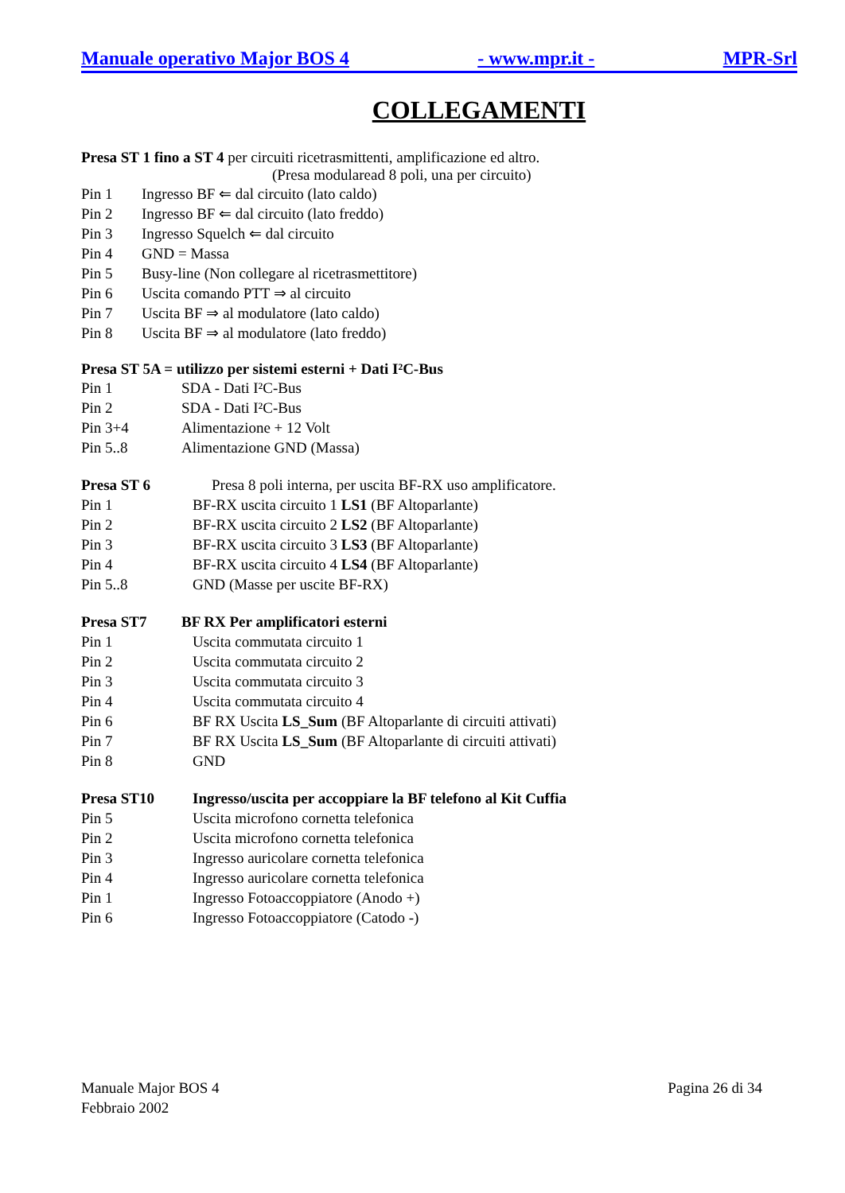Manuale operativo Major BOS 4 - www.mpr.it - MPR-Srl
COLLEGAMENTI
Presa ST 1 fino a ST 4 per circuiti ricetrasmittenti, amplificazione ed altro.
(Presa modularead 8 poli, una per circuito)
Pin 1 Ingresso BF ⇐ dal circuito (lato caldo)
Pin 2 Ingresso BF ⇐ dal circuito (lato freddo)
Pin 3 Ingresso Squelch ⇐ dal circuito
Pin 4 GND = Massa
Pin 5 Busy-line (Non collegare al ricetrasmettitore)
Pin 6 Uscita comando PTT ⇒ al circuito
Pin 7 Uscita BF ⇒ al modulatore (lato caldo)
Pin 8 Uscita BF ⇒ al modulatore (lato freddo)
Presa ST 5A = utilizzo per sistemi esterni + Dati I²C-Bus
Pin 1 SDA - Dati I²C-Bus
Pin 2 SDA - Dati I²C-Bus
Pin 3+4 Alimentazione + 12 Volt
Pin 5..8 Alimentazione GND (Massa)
Presa ST 6 Presa 8 poli interna, per uscita BF-RX uso amplificatore.
Pin 1 BF-RX uscita circuito 1 LS1 (BF Altoparlante)
Pin 2 BF-RX uscita circuito 2 LS2 (BF Altoparlante)
Pin 3 BF-RX uscita circuito 3 LS3 (BF Altoparlante)
Pin 4 BF-RX uscita circuito 4 LS4 (BF Altoparlante)
Pin 5..8 GND (Masse per uscite BF-RX)
Presa ST7 BF RX Per amplificatori esterni
Pin 1 Uscita commutata circuito 1
Pin 2 Uscita commutata circuito 2
Pin 3 Uscita commutata circuito 3
Pin 4 Uscita commutata circuito 4
Pin 6 BF RX Uscita LS_Sum (BF Altoparlante di circuiti attivati)
Pin 7 BF RX Uscita LS_Sum (BF Altoparlante di circuiti attivati)
Pin 8 GND
Presa ST10 Ingresso/uscita per accoppiare la BF telefono al Kit Cuffia
Pin 5 Uscita microfono cornetta telefonica
Pin 2 Uscita microfono cornetta telefonica
Pin 3 Ingresso auricolare cornetta telefonica
Pin 4 Ingresso auricolare cornetta telefonica
Pin 1 Ingresso Fotoaccoppiatore (Anodo +)
Pin 6 Ingresso Fotoaccoppiatore (Catodo -)
Manuale Major BOS 4
Febbraio 2002
Pagina 26 di 34